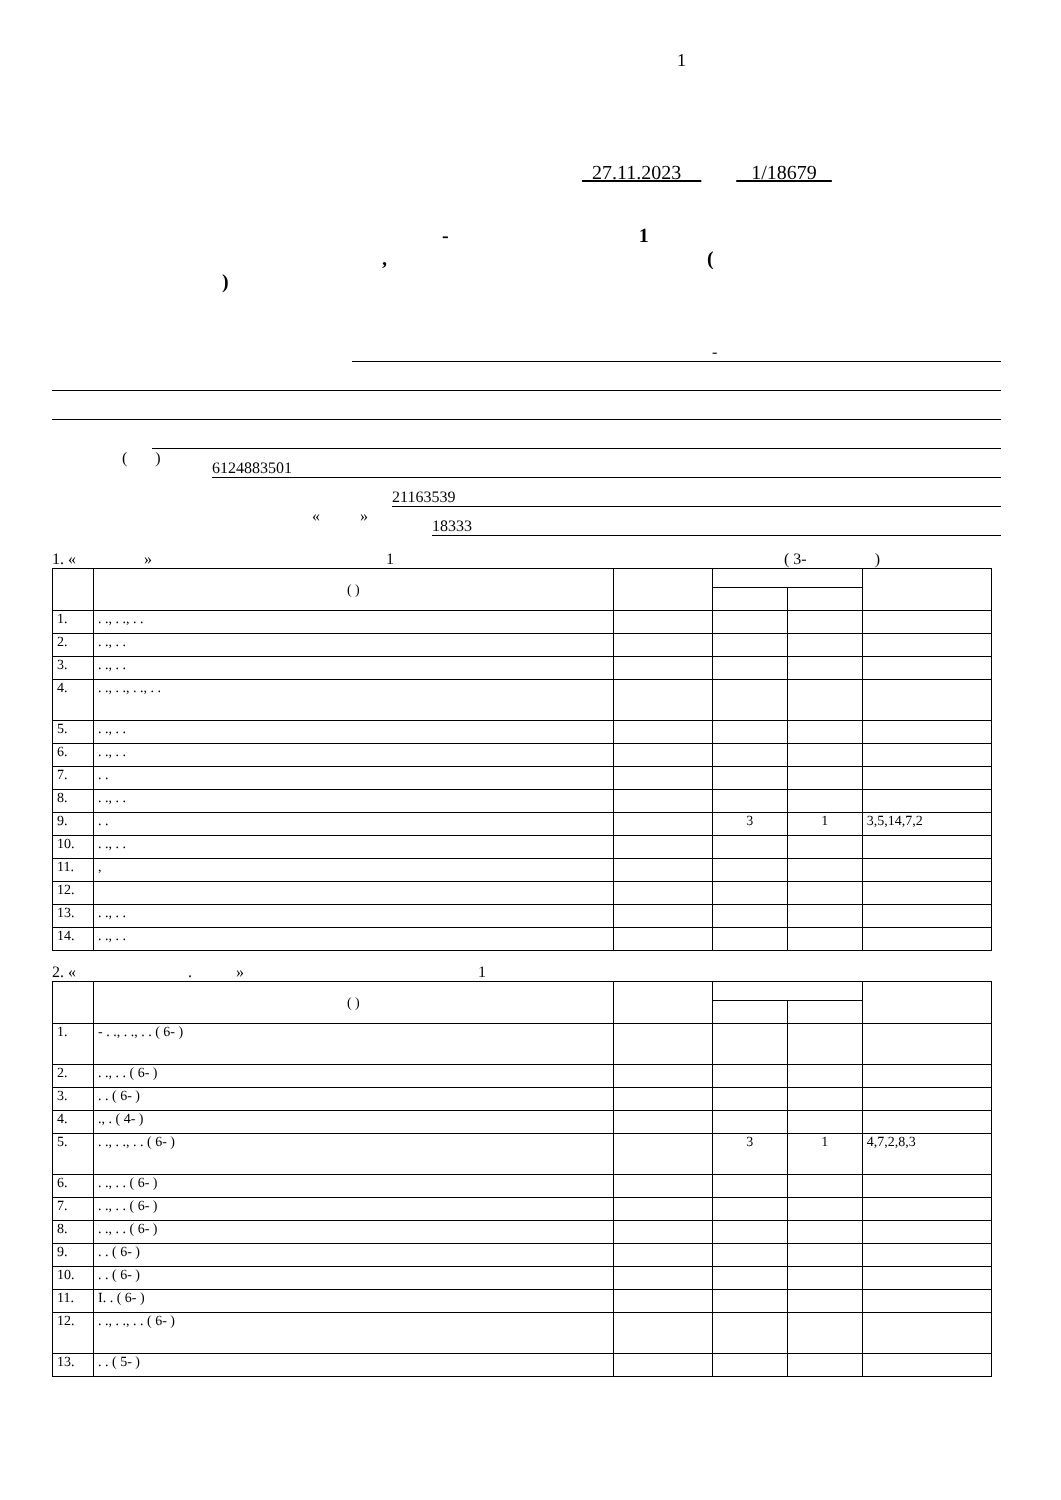1
27.11.2023 1/18679
- 1
, (
)
-
( )
6124883501
21163539
« »
18333
1. « » 1 ( 3- )
| | ( ) | | | | |
| --- | --- | --- | --- | --- | --- |
| 1. | . ., . ., . . | | | | |
| 2. | . ., . . | | | | |
| 3. | . ., . . | | | | |
| 4. | . ., . ., . ., . . | | | | |
| 5. | . ., . . | | | | |
| 6. | . ., . . | | | | |
| 7. | . . | | | | |
| 8. | . ., . . | | | | |
| 9. | . . | | 3 | 1 | 3,5,14,7,2 |
| 10. | . ., . . | | | | |
| 11. | , | | | | |
| 12. | | | | | |
| 13. | . ., . . | | | | |
| 14. | . ., . . | | | | |
2. « . » 1
| | ( ) | | | | |
| --- | --- | --- | --- | --- | --- |
| 1. | - . ., . ., . . ( 6- ) | | | | |
| 2. | . ., . . ( 6- ) | | | | |
| 3. | . . ( 6- ) | | | | |
| 4. | ., . ( 4- ) | | | | |
| 5. | . ., . ., . . ( 6- ) | | 3 | 1 | 4,7,2,8,3 |
| 6. | . ., . . ( 6- ) | | | | |
| 7. | . ., . . ( 6- ) | | | | |
| 8. | . ., . . ( 6- ) | | | | |
| 9. | . . ( 6- ) | | | | |
| 10. | . . ( 6- ) | | | | |
| 11. | I. . ( 6- ) | | | | |
| 12. | . ., . ., . . ( 6- ) | | | | |
| 13. | . . ( 5- ) | | | | |